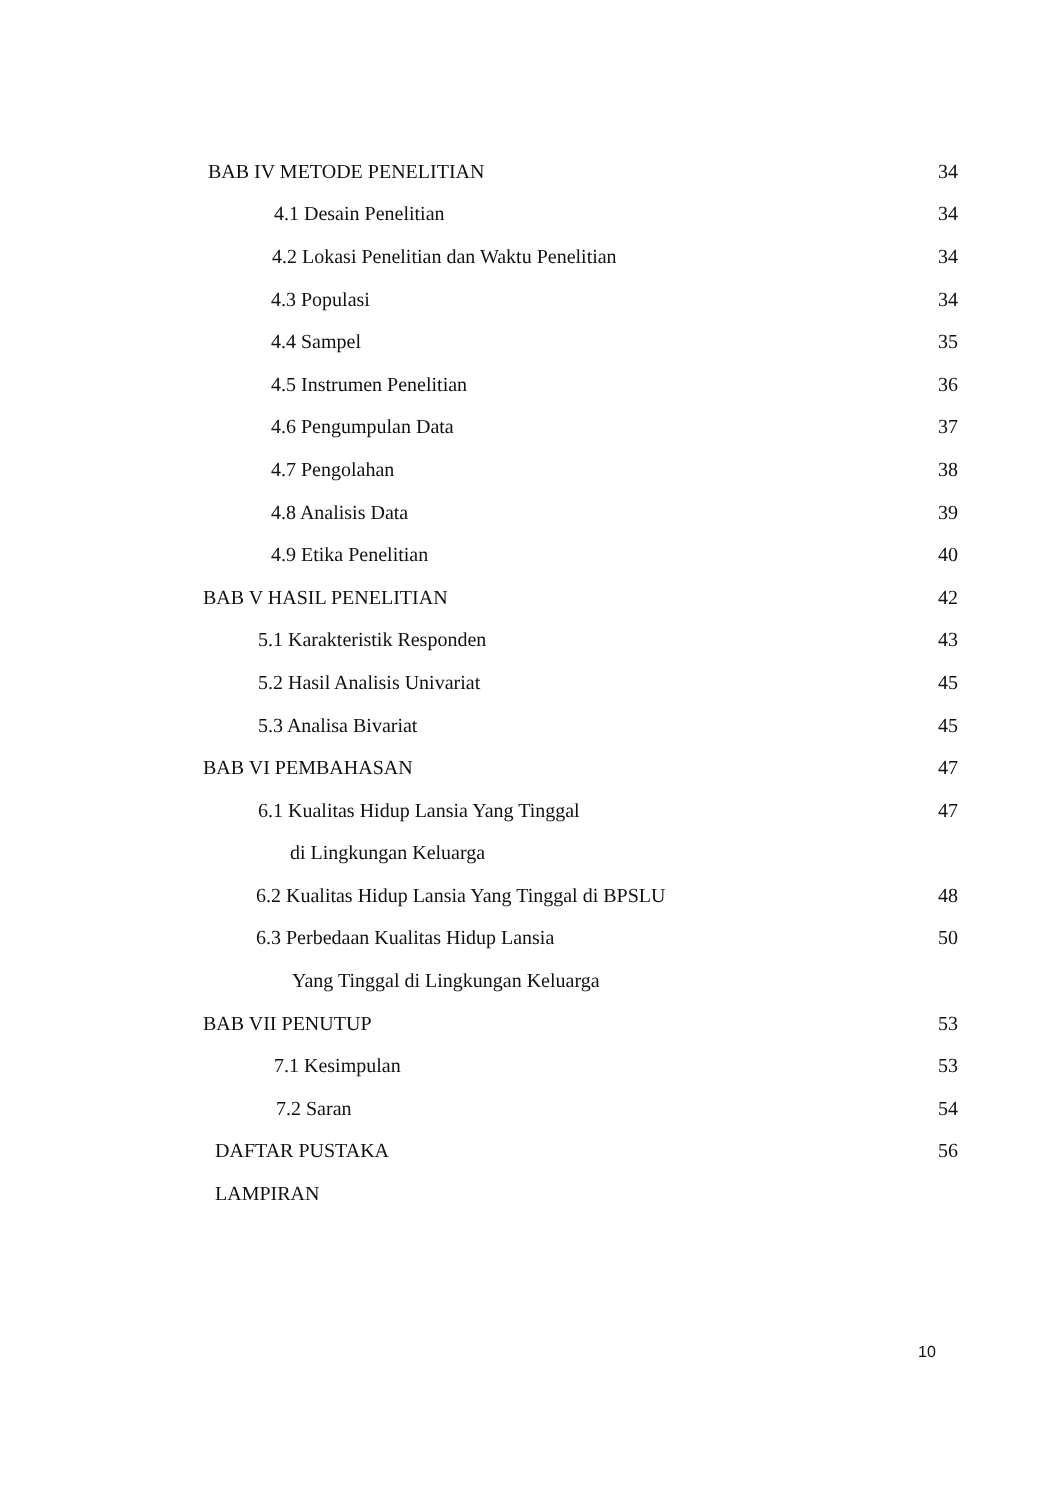BAB IV METODE PENELITIAN 34
4.1 Desain Penelitian 34
4.2 Lokasi Penelitian dan Waktu Penelitian 34
4.3 Populasi 34
4.4 Sampel 35
4.5 Instrumen Penelitian 36
4.6 Pengumpulan Data 37
4.7 Pengolahan 38
4.8 Analisis Data 39
4.9 Etika Penelitian 40
BAB V HASIL PENELITIAN 42
5.1 Karakteristik Responden 43
5.2 Hasil Analisis Univariat 45
5.3 Analisa Bivariat 45
BAB VI PEMBAHASAN 47
6.1 Kualitas Hidup Lansia Yang Tinggal 47
di Lingkungan Keluarga
6.2 Kualitas Hidup Lansia Yang Tinggal di BPSLU 48
6.3 Perbedaan Kualitas Hidup Lansia 50
Yang Tinggal di Lingkungan Keluarga
BAB VII PENUTUP 53
7.1 Kesimpulan 53
7.2 Saran 54
DAFTAR PUSTAKA 56
LAMPIRAN
10